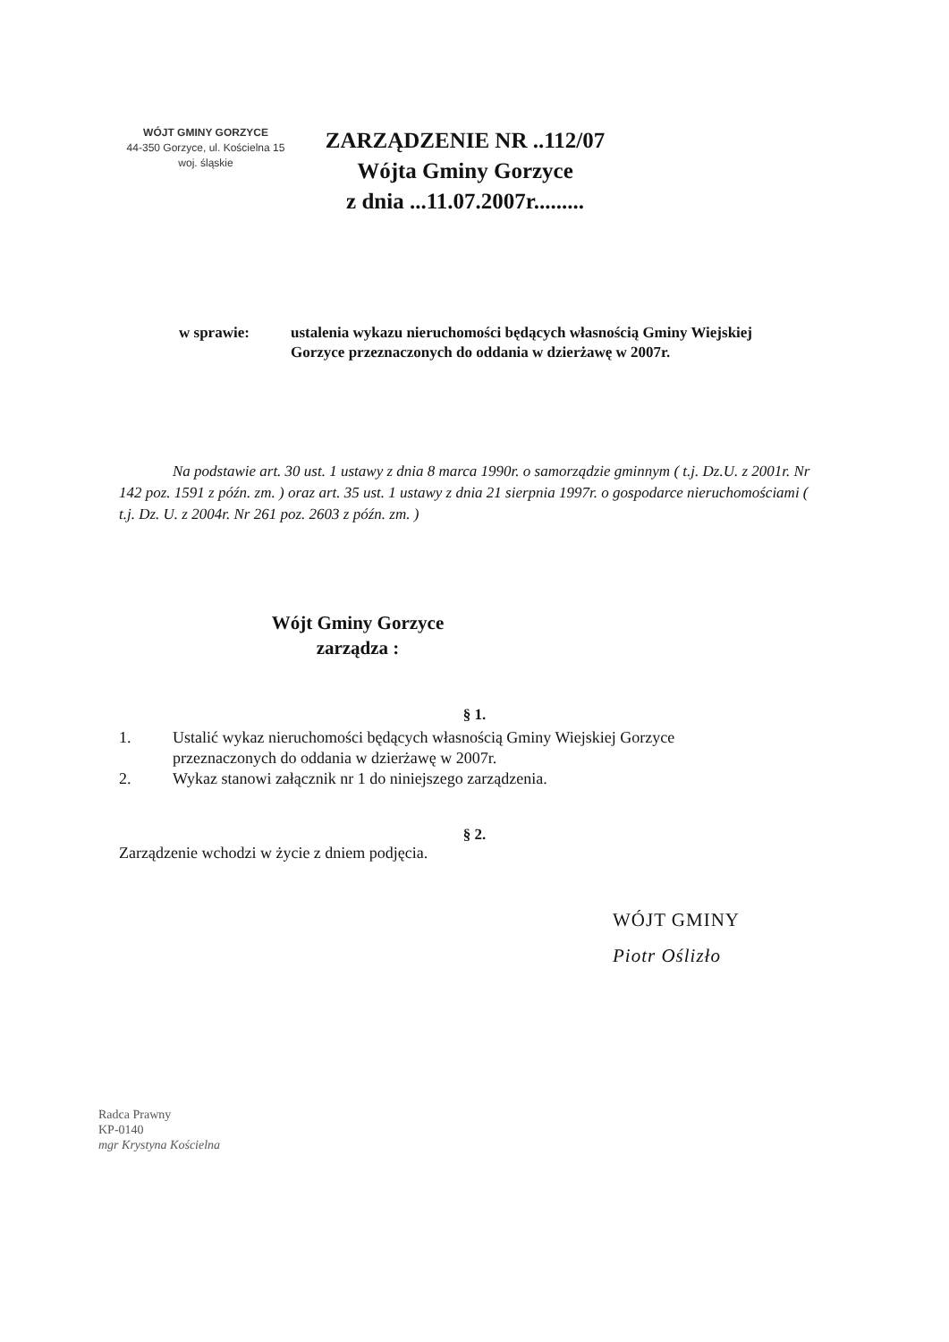WÓJT GMINY GORZYCE
44-350 Gorzyce, ul. Kościelna 15
woj. śląskie
ZARZĄDZENIE NR ..112/07
Wójta Gminy Gorzyce
z dnia ...11.07.2007r.........
w sprawie: ustalenia wykazu nieruchomości będących własnością Gminy Wiejskiej Gorzyce przeznaczonych do oddania w dzierżawę w 2007r.
Na podstawie art. 30 ust. 1 ustawy z dnia 8 marca 1990r. o samorządzie gminnym ( t.j. Dz.U. z 2001r. Nr 142 poz. 1591 z późn. zm. ) oraz art. 35 ust. 1 ustawy z dnia 21 sierpnia 1997r. o gospodarce nieruchomościami ( t.j. Dz. U. z 2004r. Nr 261 poz. 2603 z późn. zm. )
Wójt Gminy Gorzyce
zarządza :
§ 1.
1. Ustalić wykaz nieruchomości będących własnością Gminy Wiejskiej Gorzyce przeznaczonych do oddania w dzierżawę w 2007r.
2. Wykaz stanowi załącznik nr 1 do niniejszego zarządzenia.
§ 2.
Zarządzenie wchodzi w życie z dniem podjęcia.
WÓJT GMINY
Piotr Oślizło
Radca Prawny
KP-0140
mgr Krystyna Kościelna